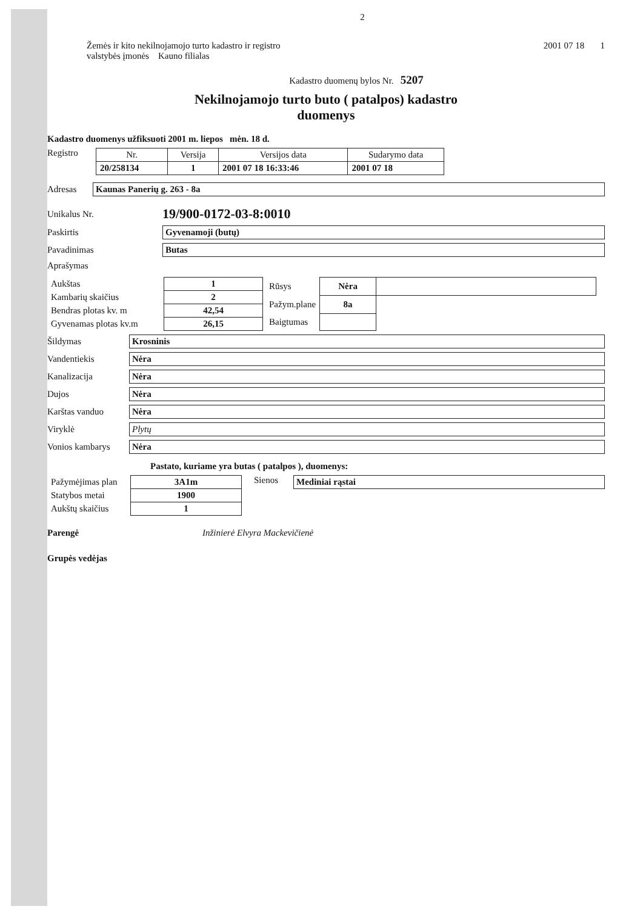2
Žemės ir kito nekilnojamojo turto kadastro ir registro
valstybės įmonės Kauno filialas
2001 07 18 1
Kadastro duomenų bylos Nr. 5207
Nekilnojamojo turto buto ( patalpos) kadastro
duomenys
Kadastro duomenys užfiksuoti 2001 m. liepos mėn. 18 d.
Registro
| Nr. | Versija | Versijos data | Sudarymo data |
| --- | --- | --- | --- |
| 20/258134 | 1 | 2001 07 18 16:33:46 | 2001 07 18 |
Adresas Kaunas Panerių g. 263 - 8a
Unikalus Nr.
19/900-0172-03-8:0010
Paskirtis Gyvenamoji (butų)
Pavadinimas Butas
Aprašymas
| Aukštas | 1 |
| Kambarių skaičius | 2 |
| Bendras plotas kv. m | 42,54 |
| Gyvenamas plotas kv.m | 26,15 |
| Rūsys | Nėra | |
| Pažym.plane | 8a | |
| Baigtumas | | |
Šildymas Krosninis
Vandentiekis Nėra
Kanalizacija Nėra
Dujos Nėra
Karštas vanduo Nėra
Viryklė Plytų
Vonios kambarys Nėra
Pastato, kuriame yra butas ( patalpos ), duomenys:
| Pažymėjimas plan | 3A1m |
| Statybos metai | 1900 |
| Aukštų skaičius | 1 |
Sienos Mediniai rąstai
Parengė Inžinierė Elvyra Mackevičienė
Grupės vedėjas